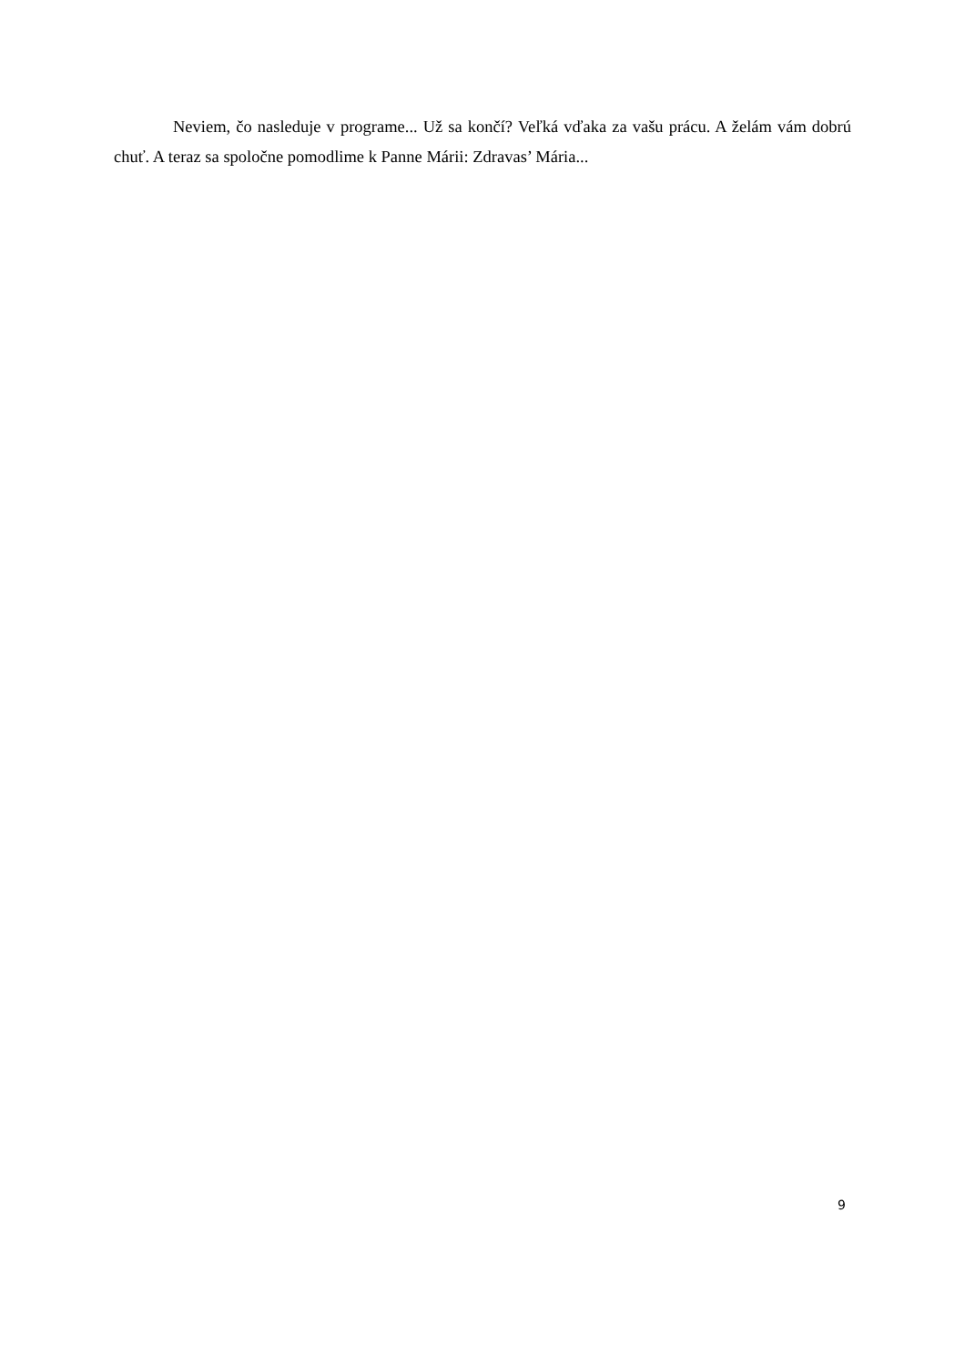Neviem, čo nasleduje v programe... Už sa končí? Veľká vďaka za vašu prácu. A želám vám dobrú chuť. A teraz sa spoločne pomodlime k Panne Márii: Zdravas’ Mária...
9